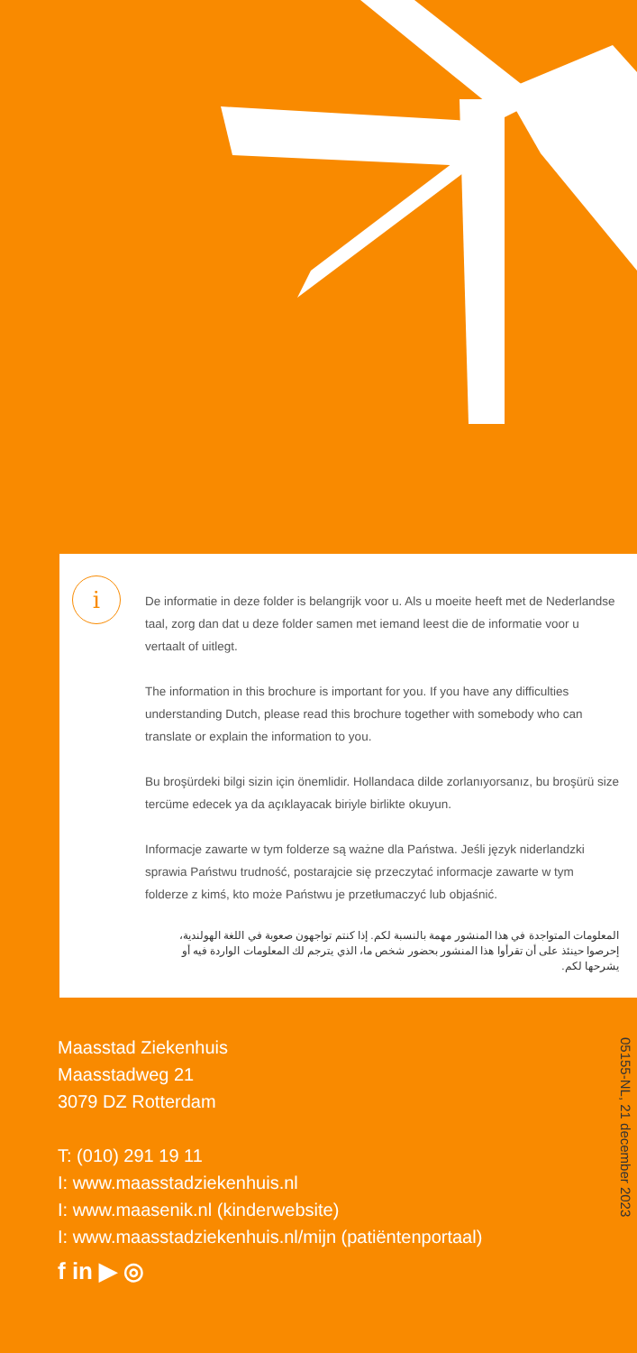i
De informatie in deze folder is belangrijk voor u. Als u moeite heeft met de Nederlandse taal, zorg dan dat u deze folder samen met iemand leest die de informatie voor u vertaalt of uitlegt.
The information in this brochure is important for you. If you have any difficulties understanding Dutch, please read this brochure together with somebody who can translate or explain the information to you.
Bu broşürdeki bilgi sizin için önemlidir. Hollandaca dilde zorlanıyorsanız, bu broşürü size tercüme edecek ya da açıklayacak biriyle birlikte okuyun.
Informacje zawarte w tym folderze są ważne dla Państwa. Jeśli język niderlandzki sprawia Państwu trudność, postarajcie się przeczytać informacje zawarte w tym folderze z kimś, kto może Państwu je przetłumaczyć lub objaśnić.
المعلومات المتواجدة في هذا المنشور مهمة بالنسبة لكم. إذا كنتم تواجهون صعوبة في اللغة الهولندية، إحرصوا حينئذ على أن تقرأوا هذا المنشور بحضور شخص ما، الذي يترجم لك المعلومات الواردة فيه أو يشرحها لكم.
Maasstad Ziekenhuis
Maasstadweg 21
3079 DZ Rotterdam
T: (010) 291 19 11
I: www.maasstadziekenhuis.nl
I: www.maasenik.nl (kinderwebsite)
I: www.maasstadziekenhuis.nl/mijn (patiëntenportaal)
f in ▶ ◎
05155-NL, 21 december 2023